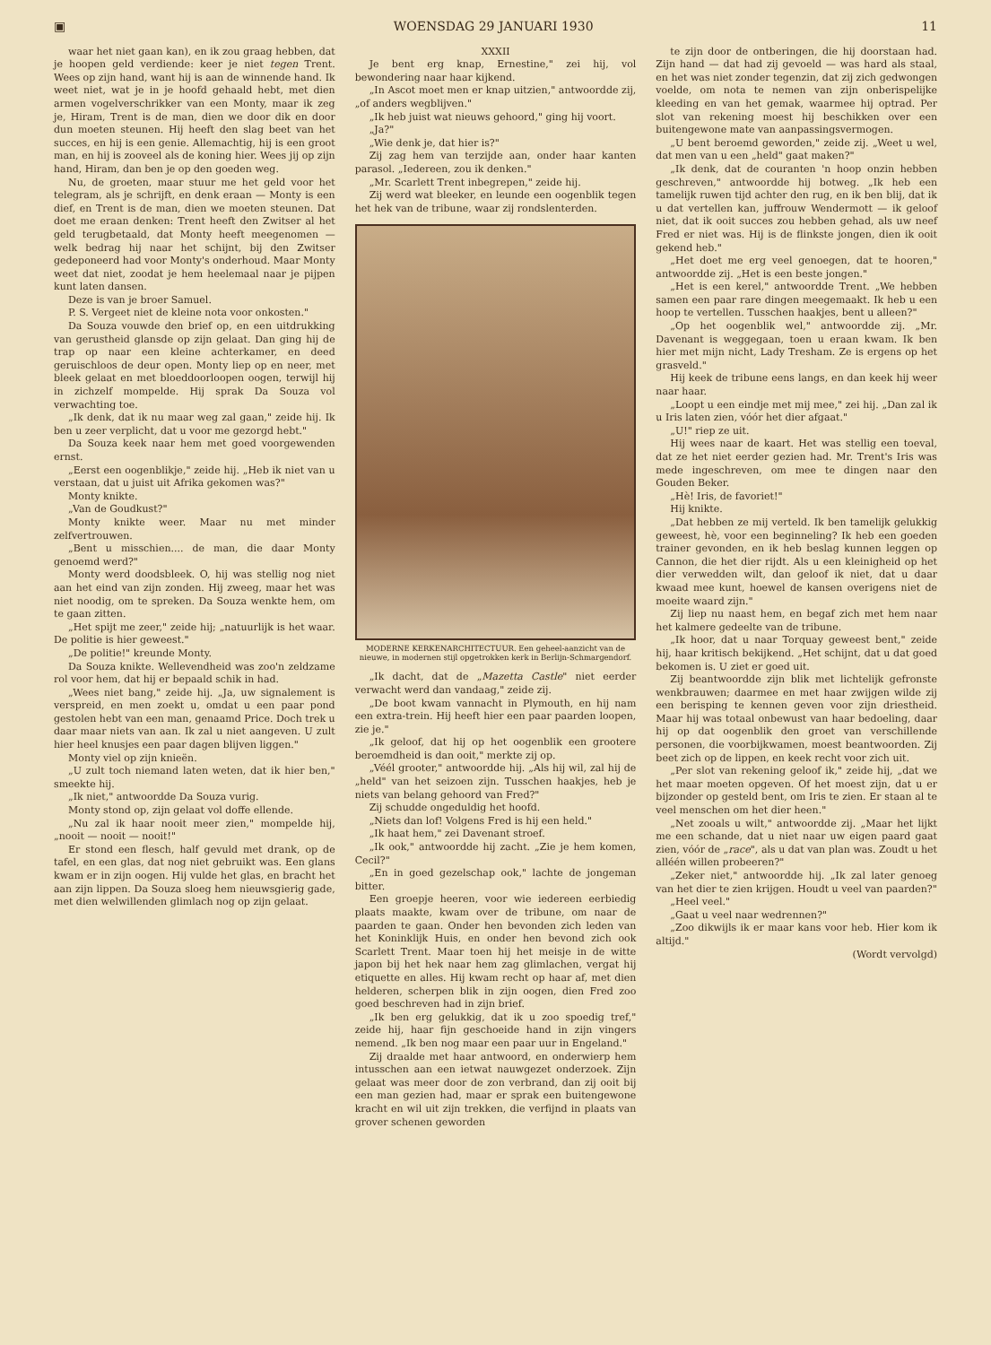▣ WOENSDAG 29 JANUARI 1930 11
waar het niet gaan kan), en ik zou graag hebben, dat je hoopen geld verdiende: keer je niet tegen Trent. Wees op zijn hand, want hij is aan de winnende hand. Ik weet niet, wat je in je hoofd gehaald hebt, met dien armen vogelverschrikker van een Monty, maar ik zeg je, Hiram, Trent is de man, dien we door dik en door dun moeten steunen. Hij heeft den slag beet van het succes, en hij is een genie. Allemachtig, hij is een groot man, en hij is zooveel als de koning hier. Wees jij op zijn hand, Hiram, dan ben je op den goeden weg.
Nu, de groeten, maar stuur me het geld voor het telegram, als je schrijft, en denk eraan — Monty is een dief, en Trent is de man, dien we moeten steunen. Dat doet me eraan denken: Trent heeft den Zwitser al het geld terugbetaald, dat Monty heeft meegenomen — welk bedrag hij naar het schijnt, bij den Zwitser gedeponeerd had voor Monty's onderhoud. Maar Monty weet dat niet, zoodat je hem heelemaal naar je pijpen kunt laten dansen.
Deze is van je broer Samuel.
P. S. Vergeet niet de kleine nota voor onkosten."
Da Souza vouwde den brief op, en een uitdrukking van gerustheid glansde op zijn gelaat. Dan ging hij de trap op naar een kleine achterkamer, en deed geruischloos de deur open. Monty liep op en neer, met bleek gelaat en met bloeddoorloopen oogen, terwijl hij in zichzelf mompelde. Hij sprak Da Souza vol verwachting toe.
„Ik denk, dat ik nu maar weg zal gaan," zeide hij. Ik ben u zeer verplicht, dat u voor me gezorgd hebt."
Da Souza keek naar hem met goed voorgewenden ernst.
„Eerst een oogenblikje," zeide hij. „Heb ik niet van u verstaan, dat u juist uit Afrika gekomen was?"
Monty knikte.
„Van de Goudkust?"
Monty knikte weer. Maar nu met minder zelfvertrouwen.
„Bent u misschien.... de man, die daar Monty genoemd werd?"
Monty werd doodsbleek. O, hij was stellig nog niet aan het eind van zijn zonden. Hij zweeg, maar het was niet noodig, om te spreken. Da Souza wenkte hem, om te gaan zitten.
„Het spijt me zeer," zeide hij; „natuurlijk is het waar. De politie is hier geweest."
„De politie!" kreunde Monty.
Da Souza knikte. Wellevendheid was zoo'n zeldzame rol voor hem, dat hij er bepaald schik in had.
„Wees niet bang," zeide hij. „Ja, uw signalement is verspreid, en men zoekt u, omdat u een paar pond gestolen hebt van een man, genaamd Price. Doch trek u daar maar niets van aan. Ik zal u niet aangeven. U zult hier heel knusjes een paar dagen blijven liggen."
Monty viel op zijn knieën.
„U zult toch niemand laten weten, dat ik hier ben," smeekte hij.
„Ik niet," antwoordde Da Souza vurig.
Monty stond op, zijn gelaat vol doffe ellende.
„Nu zal ik haar nooit meer zien," mompelde hij, „nooit — nooit — nooit!"
Er stond een flesch, half gevuld met drank, op de tafel, en een glas, dat nog niet gebruikt was. Een glans kwam er in zijn oogen. Hij vulde het glas, en bracht het aan zijn lippen. Da Souza sloeg hem nieuwsgierig gade, met dien welwillenden glimlach nog op zijn gelaat.
XXXII
Je bent erg knap, Ernestine," zei hij, vol bewondering naar haar kijkend.
„In Ascot moet men er knap uitzien," antwoordde zij, „of anders wegblijven."
„Ik heb juist wat nieuws gehoord," ging hij voort.
„Ja?"
„Wie denk je, dat hier is?"
Zij zag hem van terzijde aan, onder haar kanten parasol. „Iedereen, zou ik denken."
„Mr. Scarlett Trent inbegrepen," zeide hij.
Zij werd wat bleeker, en leunde een oogenblik tegen het hek van de tribune, waar zij rondslenterden.
MODERNE KERKENARCHITECTUUR. Een geheel-aanzicht van de nieuwe, in modernen stijl opgetrokken kerk in Berlijn-Schmargendorf.
„Ik dacht, dat de „Mazetta Castle" niet eerder verwacht werd dan vandaag," zeide zij.
„De boot kwam vannacht in Plymouth, en hij nam een extra-trein. Hij heeft hier een paar paarden loopen, zie je."
„Ik geloof, dat hij op het oogenblik een grootere beroemdheid is dan ooit," merkte zij op.
„Véél grooter," antwoordde hij. „Als hij wil, zal hij de „held" van het seizoen zijn. Tusschen haakjes, heb je niets van belang gehoord van Fred?"
Zij schudde ongeduldig het hoofd.
„Niets dan lof! Volgens Fred is hij een held."
„Ik haat hem," zei Davenant stroef.
„Ik ook," antwoordde hij zacht. „Zie je hem komen, Cecil?"
„En in goed gezelschap ook," lachte de jongeman bitter.
Een groepje heeren, voor wie iedereen eerbiedig plaats maakte, kwam over de tribune, om naar de paarden te gaan. Onder hen bevonden zich leden van het Koninklijk Huis, en onder hen bevond zich ook Scarlett Trent. Maar toen hij het meisje in de witte japon bij het hek naar hem zag glimlachen, vergat hij etiquette en alles. Hij kwam recht op haar af, met dien helderen, scherpen blik in zijn oogen, dien Fred zoo goed beschreven had in zijn brief.
„Ik ben erg gelukkig, dat ik u zoo spoedig tref," zeide hij, haar fijn geschoeide hand in zijn vingers nemend. „Ik ben nog maar een paar uur in Engeland."
Zij draalde met haar antwoord, en onderwierp hem intusschen aan een ietwat nauwgezet onderzoek. Zijn gelaat was meer door de zon verbrand, dan zij ooit bij een man gezien had, maar er sprak een buitengewone kracht en wil uit zijn trekken, die verfijnd in plaats van grover schenen geworden
te zijn door de ontberingen, die hij doorstaan had. Zijn hand — dat had zij gevoeld — was hard als staal, en het was niet zonder tegenzin, dat zij zich gedwongen voelde, om nota te nemen van zijn onberispelijke kleeding en van het gemak, waarmee hij optrad. Per slot van rekening moest hij beschikken over een buitengewone mate van aanpassingsvermogen.
„U bent beroemd geworden," zeide zij. „Weet u wel, dat men van u een „held" gaat maken?"
„Ik denk, dat de couranten 'n hoop onzin hebben geschreven," antwoordde hij botweg. „Ik heb een tamelijk ruwen tijd achter den rug, en ik ben blij, dat ik u dat vertellen kan, juffrouw Wendermott — ik geloof niet, dat ik ooit succes zou hebben gehad, als uw neef Fred er niet was. Hij is de flinkste jongen, dien ik ooit gekend heb."
„Het doet me erg veel genoegen, dat te hooren," antwoordde zij. „Het is een beste jongen."
„Het is een kerel," antwoordde Trent. „We hebben samen een paar rare dingen meegemaakt. Ik heb u een hoop te vertellen. Tusschen haakjes, bent u alleen?"
„Op het oogenblik wel," antwoordde zij. „Mr. Davenant is weggegaan, toen u eraan kwam. Ik ben hier met mijn nicht, Lady Tresham. Ze is ergens op het grasveld."
Hij keek de tribune eens langs, en dan keek hij weer naar haar.
„Loopt u een eindje met mij mee," zei hij. „Dan zal ik u Iris laten zien, vóór het dier afgaat."
„U!" riep ze uit.
Hij wees naar de kaart. Het was stellig een toeval, dat ze het niet eerder gezien had. Mr. Trent's Iris was mede ingeschreven, om mee te dingen naar den Gouden Beker.
„Hè! Iris, de favoriet!"
Hij knikte.
„Dat hebben ze mij verteld. Ik ben tamelijk gelukkig geweest, hè, voor een beginneling? Ik heb een goeden trainer gevonden, en ik heb beslag kunnen leggen op Cannon, die het dier rijdt. Als u een kleinigheid op het dier verwedden wilt, dan geloof ik niet, dat u daar kwaad mee kunt, hoewel de kansen overigens niet de moeite waard zijn."
Zij liep nu naast hem, en begaf zich met hem naar het kalmere gedeelte van de tribune.
„Ik hoor, dat u naar Torquay geweest bent," zeide hij, haar kritisch bekijkend. „Het schijnt, dat u dat goed bekomen is. U ziet er goed uit.
Zij beantwoordde zijn blik met lichtelijk gefronste wenkbrauwen; daarmee en met haar zwijgen wilde zij een berisping te kennen geven voor zijn driestheid. Maar hij was totaal onbewust van haar bedoeling, daar hij op dat oogenblik den groet van verschillende personen, die voorbijkwamen, moest beantwoorden. Zij beet zich op de lippen, en keek recht voor zich uit.
„Per slot van rekening geloof ik," zeide hij, „dat we het maar moeten opgeven. Of het moest zijn, dat u er bijzonder op gesteld bent, om Iris te zien. Er staan al te veel menschen om het dier heen."
„Net zooals u wilt," antwoordde zij. „Maar het lijkt me een schande, dat u niet naar uw eigen paard gaat zien, vóór de „race", als u dat van plan was. Zoudt u het alléén willen probeeren?"
„Zeker niet," antwoordde hij. „Ik zal later genoeg van het dier te zien krijgen. Houdt u veel van paarden?"
„Heel veel."
„Gaat u veel naar wedrennen?"
„Zoo dikwijls ik er maar kans voor heb. Hier kom ik altijd."
(Wordt vervolgd)